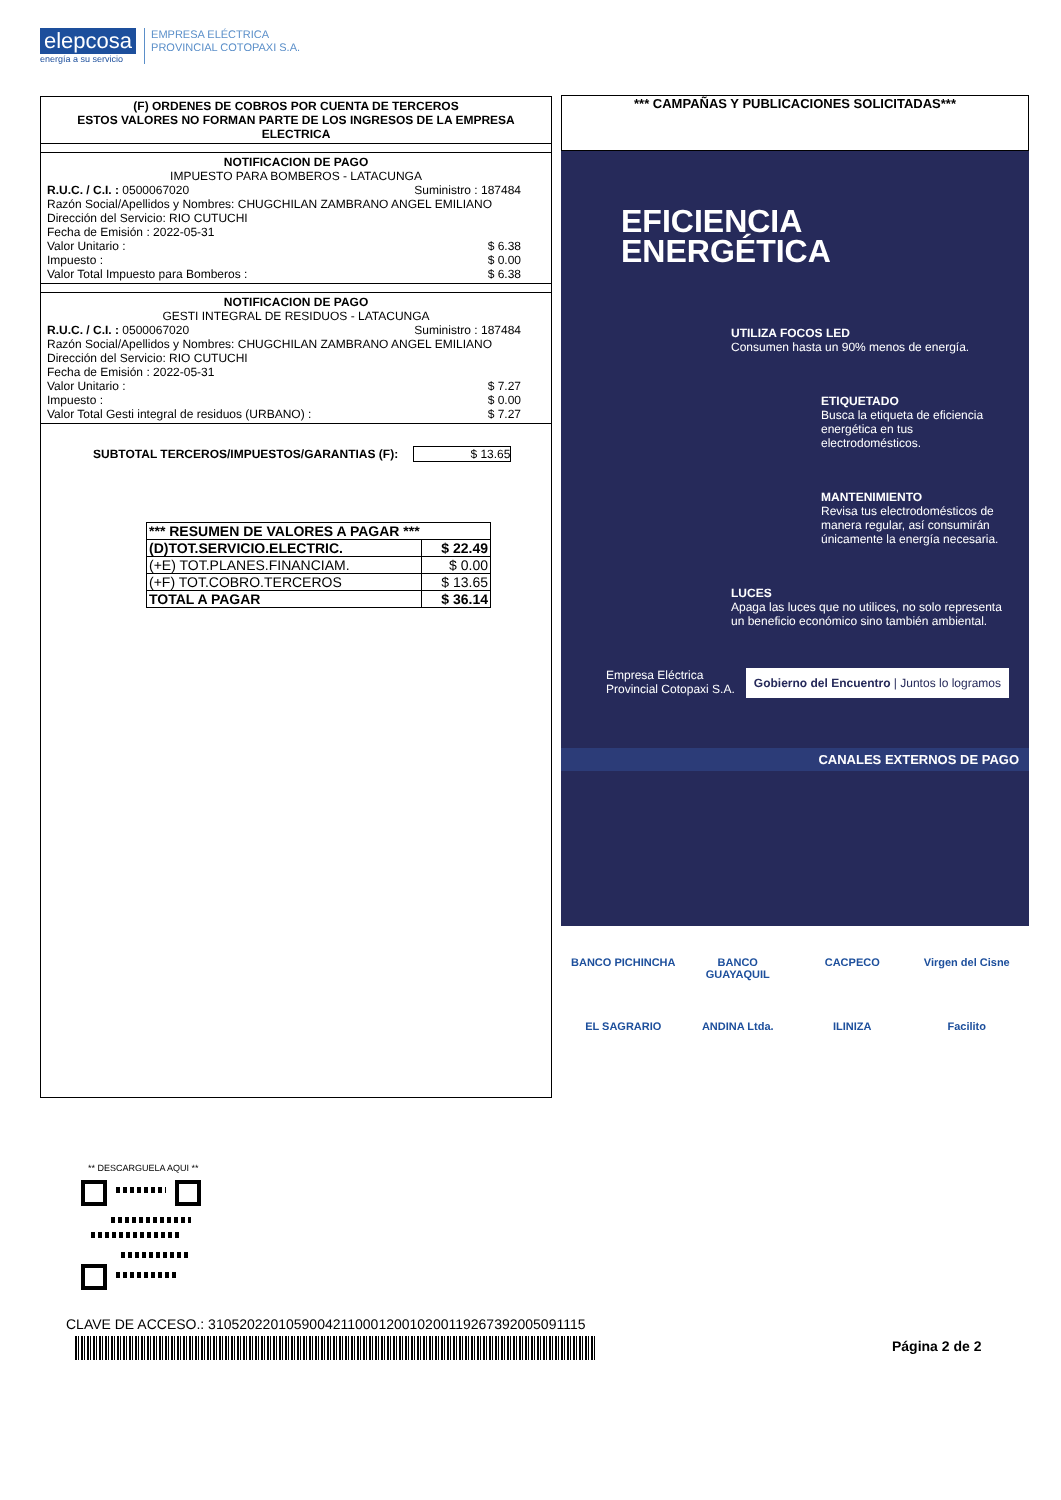elepcosa
energía a su servicio
EMPRESA ELÉCTRICA
PROVINCIAL COTOPAXI S.A.
(F) ORDENES DE COBROS POR CUENTA DE TERCEROS
ESTOS VALORES NO FORMAN PARTE DE LOS INGRESOS DE LA EMPRESA ELECTRICA
NOTIFICACION DE PAGO
IMPUESTO PARA BOMBEROS - LATACUNGA
R.U.C. / C.I. : 0500067020 Suministro : 187484
Razón Social/Apellidos y Nombres: CHUGCHILAN ZAMBRANO ANGEL EMILIANO
Dirección del Servicio: RIO CUTUCHI
Fecha de Emisión : 2022-05-31
Valor Unitario : $ 6.38
Impuesto : $ 0.00
Valor Total Impuesto para Bomberos : $ 6.38
NOTIFICACION DE PAGO
GESTI INTEGRAL DE RESIDUOS - LATACUNGA
R.U.C. / C.I. : 0500067020 Suministro : 187484
Razón Social/Apellidos y Nombres: CHUGCHILAN ZAMBRANO ANGEL EMILIANO
Dirección del Servicio: RIO CUTUCHI
Fecha de Emisión : 2022-05-31
Valor Unitario : $ 7.27
Impuesto : $ 0.00
Valor Total Gesti integral de residuos (URBANO) : $ 7.27
SUBTOTAL TERCEROS/IMPUESTOS/GARANTIAS (F): $ 13.65
| *** RESUMEN DE VALORES A PAGAR *** | |
| --- | --- |
| (D)TOT.SERVICIO.ELECTRIC. | $ 22.49 |
| (+E) TOT.PLANES.FINANCIAM. | $ 0.00 |
| (+F) TOT.COBRO.TERCEROS | $ 13.65 |
| TOTAL A PAGAR | $ 36.14 |
*** CAMPAÑAS Y PUBLICACIONES SOLICITADAS***
EFICIENCIA
ENERGÉTICA
UTILIZA FOCOS LED
Consumen hasta un 90% menos de energía.
ETIQUETADO
Busca la etiqueta de eficiencia energética en tus electrodomésticos.
MANTENIMIENTO
Revisa tus electrodomésticos de manera regular, así consumirán únicamente la energía necesaria.
LUCES
Apaga las luces que no utilices, no solo representa un beneficio económico sino también ambiental.
Empresa Eléctrica
Provincial Cotopaxi S.A. Gobierno del Encuentro | Juntos lo logramos
CANALES EXTERNOS DE PAGO
BANCO PICHINCHA BANCO GUAYAQUIL CACPECO Virgen del Cisne EL SAGRARIO ANDINA Ltda. ILINIZA Facilito
** DESCARGUELA AQUI **
CLAVE DE ACCESO.: 3105202201059004211000120010200119267392005091115
Página 2 de 2